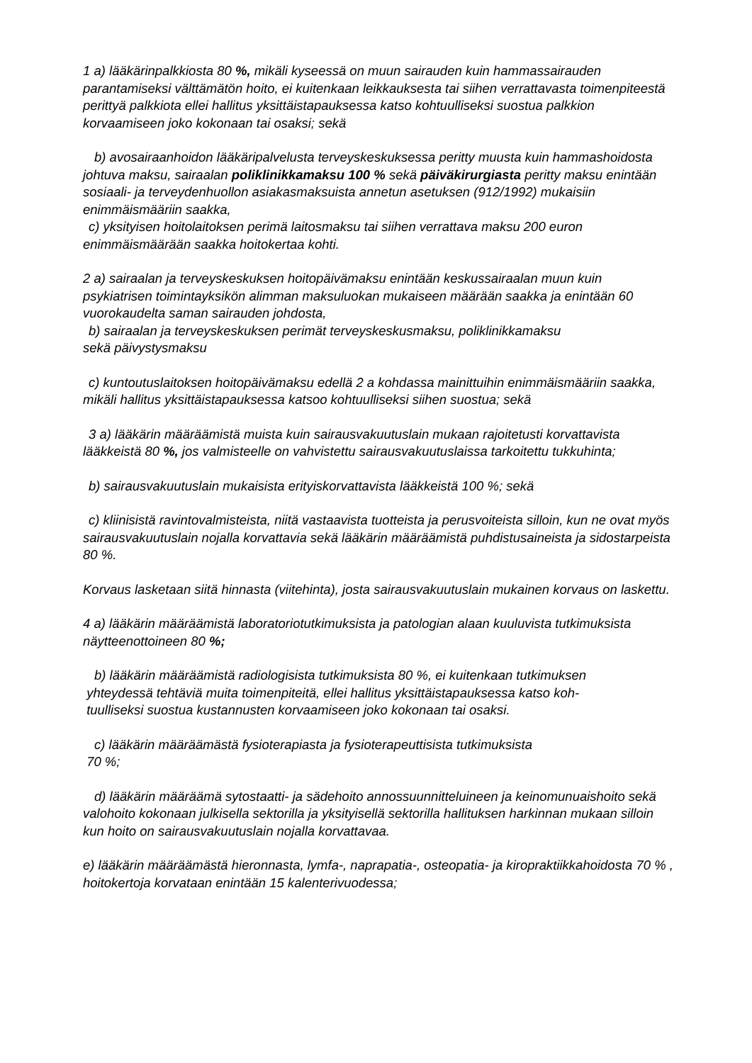1 a) lääkärinpalkkiosta 80 %, mikäli kyseessä on muun sairauden kuin hammassairauden parantamiseksi välttämätön hoito, ei kuitenkaan leikkauksesta tai siihen verrattavasta toimenpiteestä perittyä palkkiota ellei hallitus yksittäistapauksessa katso kohtuulliseksi suostua palkkion korvaamiseen joko kokonaan tai osaksi; sekä
b) avosairaanhoidon lääkäripalvelusta terveyskeskuksessa peritty muusta kuin hammashoidosta johtuva maksu, sairaalan poliklinikkamaksu 100 % sekä päiväkirurgiasta peritty maksu enintään sosiaali- ja terveydenhuollon asiakasmaksuista annetun asetuksen (912/1992) mukaisiin enimmäismääriin saakka,
c) yksityisen hoitolaitoksen perimä laitosmaksu tai siihen verrattava maksu 200 euron enimmäismäärään saakka hoitokertaa kohti.
2 a) sairaalan ja terveyskeskuksen hoitopäivämaksu enintään keskussairaalan muun kuin psykiatrisen toimintayksikön alimman maksuluokan mukaiseen määrään saakka ja enintään 60 vuorokaudelta saman sairauden johdosta,
b) sairaalan ja terveyskeskuksen perimät terveyskeskusmaksu, poliklinikkamaksu
sekä päivystysmaksu
c) kuntoutuslaitoksen hoitopäivämaksu edellä 2 a kohdassa mainittuihin enimmäismääriin saakka, mikäli hallitus yksittäistapauksessa katsoo kohtuulliseksi siihen suostua; sekä
3 a) lääkärin määräämistä muista kuin sairausvakuutuslain mukaan rajoitetusti korvattavista lääkkeistä 80 %, jos valmisteelle on vahvistettu sairausvakuutuslaissa tarkoitettu tukkuhinta;
b) sairausvakuutuslain mukaisista erityiskorvattavista lääkkeistä 100 %; sekä
c) kliinisistä ravintovalmisteista, niitä vastaavista tuotteista ja perusvoiteista silloin, kun ne ovat myös sairausvakuutuslain nojalla korvattavia sekä lääkärin määräämistä puhdistusaineista ja sidostarpeista 80 %.
Korvaus lasketaan siitä hinnasta (viitehinta), josta sairausvakuutuslain mukainen korvaus on laskettu.
4 a) lääkärin määräämistä laboratoriotutkimuksista ja patologian alaan kuuluvista tutkimuksista näytteenottoineen 80 %;
b) lääkärin määräämistä radiologisista tutkimuksista 80 %, ei kuitenkaan tutkimuksen
yhteydessä tehtäviä muita toimenpiteitä, ellei hallitus yksittäistapauksessa katso koh-
tuulliseksi suostua kustannusten korvaamiseen joko kokonaan tai osaksi.
c) lääkärin määräämästä fysioterapiasta ja fysioterapeuttisista tutkimuksista
70 %;
d) lääkärin määräämä sytostaatti- ja sädehoito annossuunnitteluineen ja keinomunuaishoito sekä valohoito kokonaan julkisella sektorilla ja yksityisellä sektorilla hallituksen harkinnan mukaan silloin kun hoito on sairausvakuutuslain nojalla korvattavaa.
e) lääkärin määräämästä hieronnasta, lymfa-, naprapatia-, osteopatia- ja kiropraktiikkahoidosta 70 % , hoitokertoja korvataan enintään 15 kalenterivuodessa;